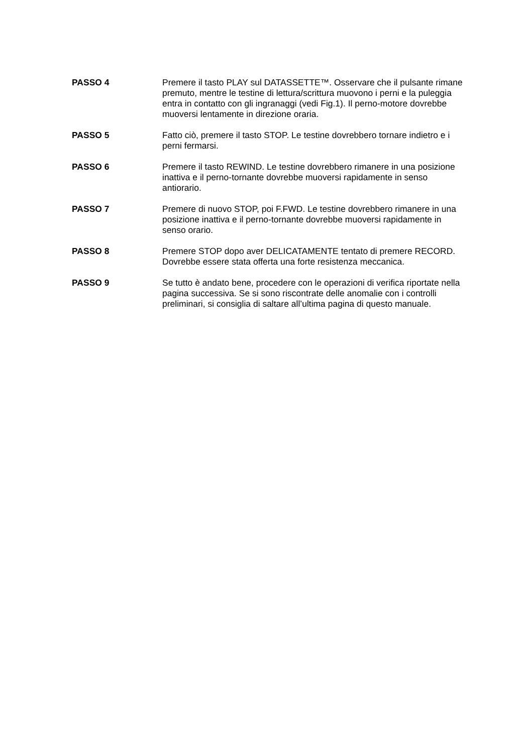PASSO 4 Premere il tasto PLAY sul DATASSETTE™. Osservare che il pulsante rimane premuto, mentre le testine di lettura/scrittura muovono i perni e la puleggia entra in contatto con gli ingranaggi (vedi Fig.1). Il perno-motore dovrebbe muoversi lentamente in direzione oraria.
PASSO 5 Fatto ciò, premere il tasto STOP. Le testine dovrebbero tornare indietro e i perni fermarsi.
PASSO 6 Premere il tasto REWIND. Le testine dovrebbero rimanere in una posizione inattiva e il perno-tornante dovrebbe muoversi rapidamente in senso antiorario.
PASSO 7 Premere di nuovo STOP, poi F.FWD. Le testine dovrebbero rimanere in una posizione inattiva e il perno-tornante dovrebbe muoversi rapidamente in senso orario.
PASSO 8 Premere STOP dopo aver DELICATAMENTE tentato di premere RECORD. Dovrebbe essere stata offerta una forte resistenza meccanica.
PASSO 9 Se tutto è andato bene, procedere con le operazioni di verifica riportate nella pagina successiva. Se si sono riscontrate delle anomalie con i controlli preliminari, si consiglia di saltare all’ultima pagina di questo manuale.